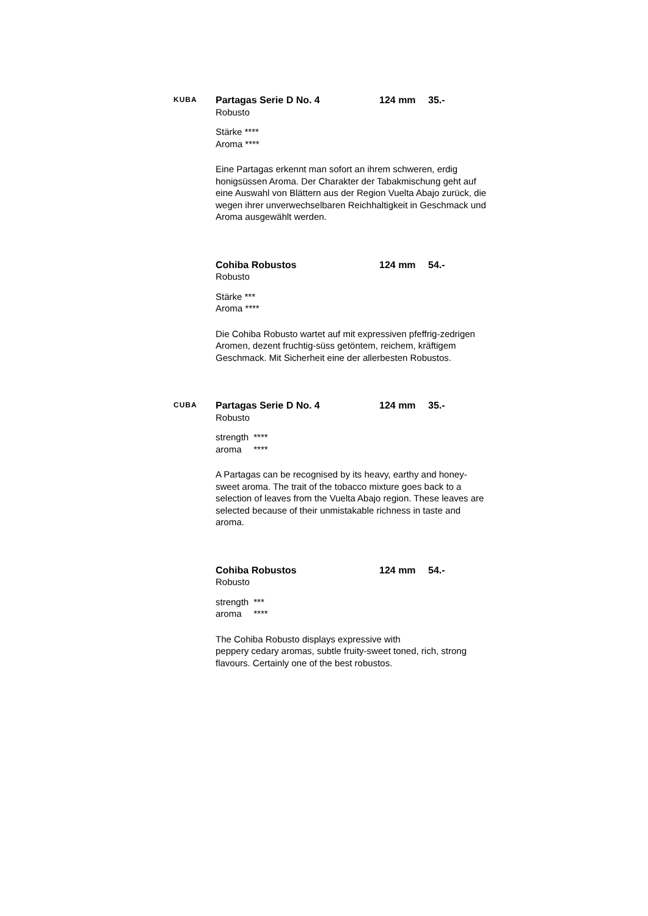KUBA
Partagas Serie D No. 4 124 mm 35.-
Robusto
| Stärke **** |
| Aroma **** |
Eine Partagas erkennt man sofort an ihrem schweren, erdig honigsüssen Aroma. Der Charakter der Tabakmischung geht auf eine Auswahl von Blättern aus der Region Vuelta Abajo zurück, die wegen ihrer unverwechselbaren Reichhaltigkeit in Geschmack und Aroma ausgewählt werden.
Cohiba Robustos 124 mm 54.-
Robusto
| Stärke *** |
| Aroma **** |
Die Cohiba Robusto wartet auf mit expressiven pfeffrig-zedrigen Aromen, dezent fruchtig-süss getöntem, reichem, kräftigem Geschmack. Mit Sicherheit eine der allerbesten Robustos.
CUBA
Partagas Serie D No. 4 124 mm 35.-
Robusto
| strength | **** |
| aroma | **** |
A Partagas can be recognised by its heavy, earthy and honey-sweet aroma. The trait of the tobacco mixture goes back to a selection of leaves from the Vuelta Abajo region. These leaves are selected because of their unmistakable richness in taste and aroma.
Cohiba Robustos 124 mm 54.-
Robusto
| strength | *** |
| aroma | **** |
The Cohiba Robusto displays expressive with
peppery cedary aromas, subtle fruity-sweet toned, rich, strong flavours. Certainly one of the best robustos.